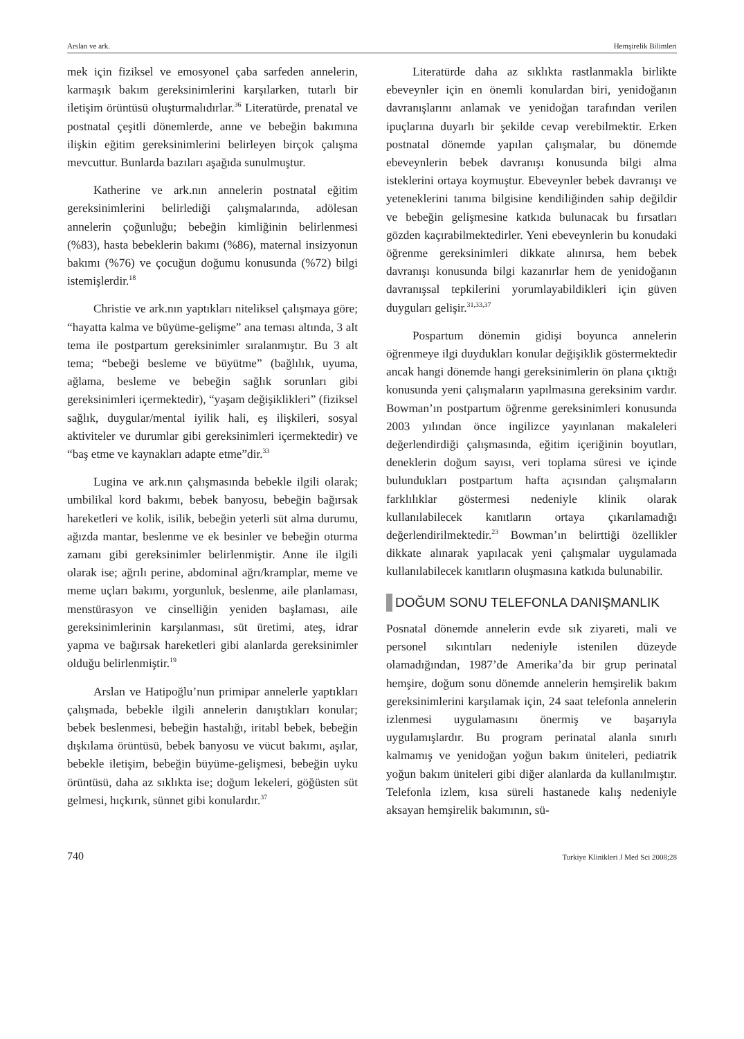Arslan ve ark. Hemşirelik Bilimleri
mek için fiziksel ve emosyonel çaba sarfeden annelerin, karmaşık bakım gereksinimlerini karşılarken, tutarlı bir iletişim örüntüsü oluşturmalıdırlar.<sup>36</sup> Literatürde, prenatal ve postnatal çeşitli dönemlerde, anne ve bebeğin bakımına ilişkin eğitim gereksinimlerini belirleyen birçok çalışma mevcuttur. Bunlarda bazıları aşağıda sunulmuştur.
Katherine ve ark.nın annelerin postnatal eğitim gereksinimlerini belirlediği çalışmalarında, adölesan annelerin çoğunluğu; bebeğin kimliğinin belirlenmesi (%83), hasta bebeklerin bakımı (%86), maternal insizyonun bakımı (%76) ve çocuğun doğumu konusunda (%72) bilgi istemişlerdir.<sup>18</sup>
Christie ve ark.nın yaptıkları niteliksel çalışmaya göre; “hayatta kalma ve büyüme-gelişme” ana teması altında, 3 alt tema ile postpartum gereksinimler sıralanmıştır. Bu 3 alt tema; “bebeği besleme ve büyütme” (bağlılık, uyuma, ağlama, besleme ve bebeğin sağlık sorunları gibi gereksinimleri içermektedir), “yaşam değişiklikleri” (fiziksel sağlık, duygular/mental iyilik hali, eş ilişkileri, sosyal aktiviteler ve durumlar gibi gereksinimleri içermektedir) ve “baş etme ve kaynakları adapte etme”dir.<sup>33</sup>
Lugina ve ark.nın çalışmasında bebekle ilgili olarak; umbilikal kord bakımı, bebek banyosu, bebeğin bağırsak hareketleri ve kolik, isilik, bebeğin yeterli süt alma durumu, ağızda mantar, beslenme ve ek besinler ve bebeğin oturma zamanı gibi gereksinimler belirlenmiştir. Anne ile ilgili olarak ise; ağrılı perine, abdominal ağrı/kramplar, meme ve meme uçları bakımı, yorgunluk, beslenme, aile planlaması, menstürasyon ve cinselliğin yeniden başlaması, aile gereksinimlerinin karşılanması, süt üretimi, ateş, idrar yapma ve bağırsak hareketleri gibi alanlarda gereksinimler olduğu belirlenmiştir.<sup>19</sup>
Arslan ve Hatipoğlu’nun primipar annelerle yaptıkları çalışmada, bebekle ilgili annelerin danıştıkları konular; bebek beslenmesi, bebeğin hastalığı, iritabl bebek, bebeğin dışkılama örüntüsü, bebek banyosu ve vücut bakımı, aşılar, bebekle iletişim, bebeğin büyüme-gelişmesi, bebeğin uyku örüntüsü, daha az sıklıkta ise; doğum lekeleri, göğüsten süt gelmesi, hıçkırık, sünnet gibi konulardır.<sup>37</sup>
Literatürde daha az sıklıkta rastlanmakla birlikte ebeveynler için en önemli konulardan biri, yenidoğanın davranışlarını anlamak ve yenidoğan tarafından verilen ipuçlarına duyarlı bir şekilde cevap verebilmektir. Erken postnatal dönemde yapılan çalışmalar, bu dönemde ebeveynlerin bebek davranışı konusunda bilgi alma isteklerini ortaya koymuştur. Ebeveynler bebek davranışı ve yeteneklerini tanıma bilgisine kendiliğinden sahip değildir ve bebeğin gelişmesine katkıda bulunacak bu fırsatları gözden kaçırabilmektedirler. Yeni ebeveynlerin bu konudaki öğrenme gereksinimleri dikkate alınırsa, hem bebek davranışı konusunda bilgi kazanırlar hem de yenidoğanın davranışsal tepkilerini yorumlayabildikleri için güven duyguları gelişir.<sup>31,33,37</sup>
Pospartum dönemin gidişi boyunca annelerin öğrenmeye ilgi duydukları konular değişiklik göstermektedir ancak hangi dönemde hangi gereksinimlerin ön plana çıktığı konusunda yeni çalışmaların yapılmasına gereksinim vardır. Bowman’ın postpartum öğrenme gereksinimleri konusunda 2003 yılından önce ingilizce yayınlanan makaleleri değerlendirdiği çalışmasında, eğitim içeriğinin boyutları, deneklerin doğum sayısı, veri toplama süresi ve içinde bulundukları postpartum hafta açısından çalışmaların farklılıklar göstermesi nedeniyle klinik olarak kullanılabilecek kanıtların ortaya çıkarılamadığı değerlendirilmektedir.<sup>23</sup> Bowman’ın belirttiği özellikler dikkate alınarak yapılacak yeni çalışmalar uygulamada kullanılabilecek kanıtların oluşmasına katkıda bulunabilir.
DOĞUM SONU TELEFONLA DANIŞMANLIK
Posnatal dönemde annelerin evde sık ziyareti, mali ve personel sıkıntıları nedeniyle istenilen düzeyde olamadığından, 1987’de Amerika’da bir grup perinatal hemşire, doğum sonu dönemde annelerin hemşirelik bakım gereksinimlerini karşılamak için, 24 saat telefonla annelerin izlenmesi uygulamasını önermiş ve başarıyla uygulamışlardır. Bu program perinatal alanla sınırlı kalmamış ve yenidoğan yoğun bakım üniteleri, pediatrik yoğun bakım üniteleri gibi diğer alanlarda da kullanılmıştır. Telefonla izlem, kısa süreli hastanede kalış nedeniyle aksayan hemşirelik bakımının, sü-
740 Turkiye Klinikleri J Med Sci 2008;28